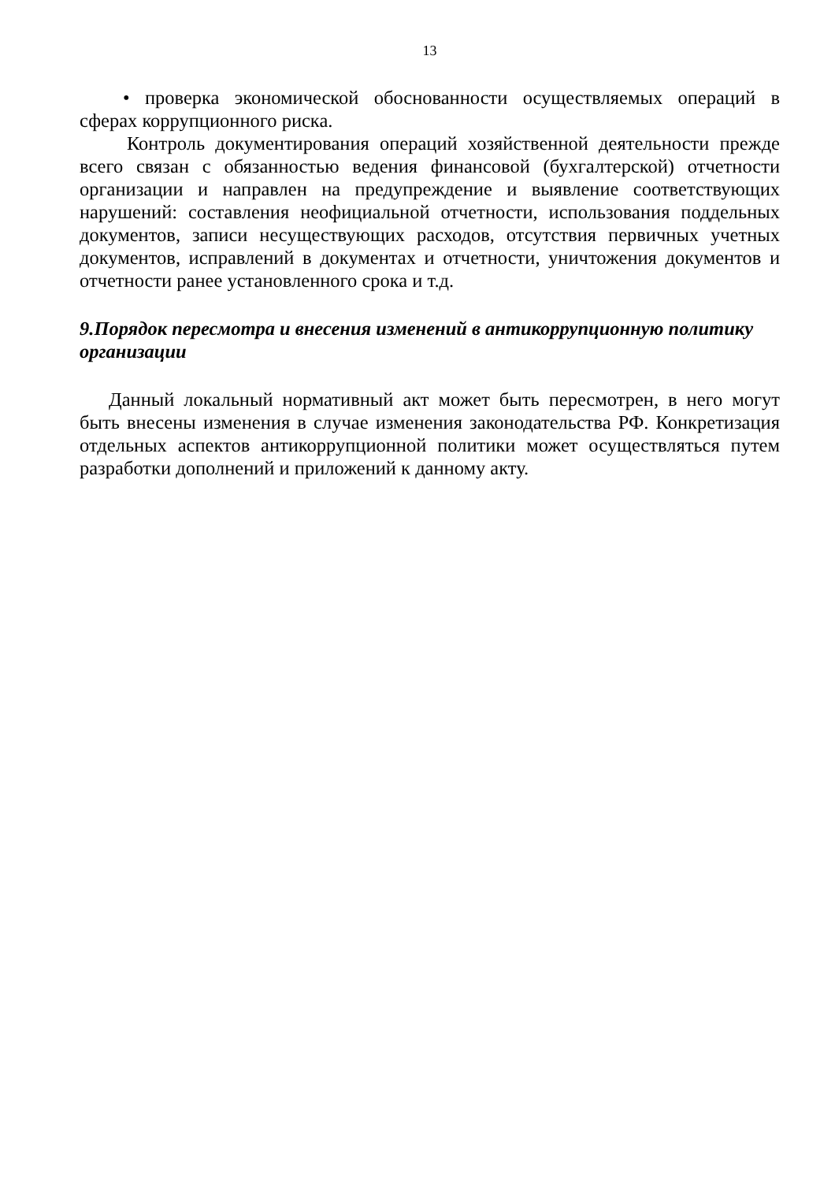13
• проверка экономической обоснованности осуществляемых операций в сферах коррупционного риска.
Контроль документирования операций хозяйственной деятельности прежде всего связан с обязанностью ведения финансовой (бухгалтерской) отчетности организации и направлен на предупреждение и выявление соответствующих нарушений: составления неофициальной отчетности, использования поддельных документов, записи несуществующих расходов, отсутствия первичных учетных документов, исправлений в документах и отчетности, уничтожения документов и отчетности ранее установленного срока и т.д.
9.Порядок пересмотра и внесения изменений в антикоррупционную политику организации
Данный локальный нормативный акт может быть пересмотрен, в него могут быть внесены изменения в случае изменения законодательства РФ. Конкретизация отдельных аспектов антикоррупционной политики может осуществляться путем разработки дополнений и приложений к данному акту.